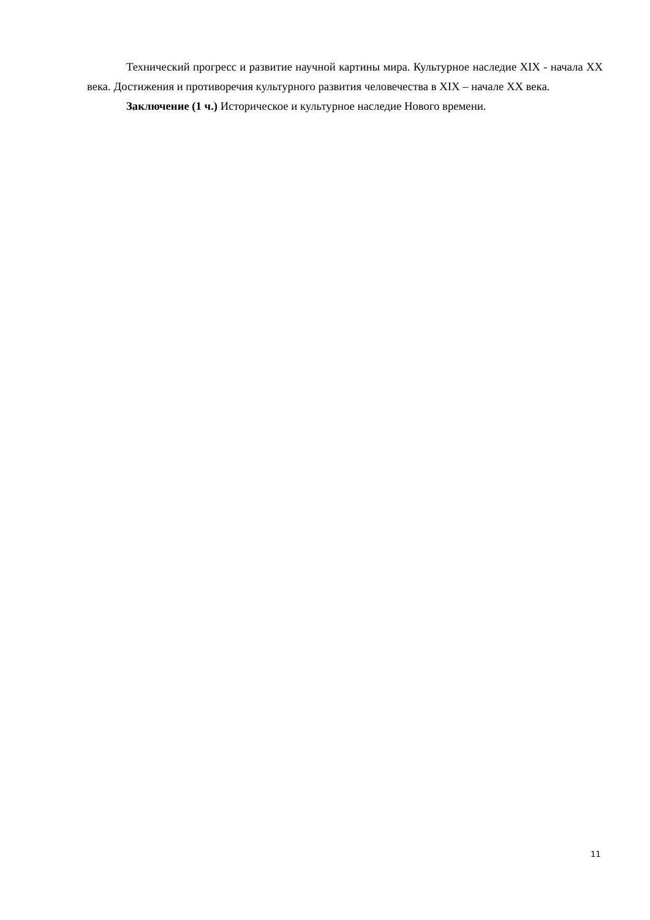Технический прогресс и развитие научной картины мира. Культурное наследие XIX - начала XX века. Достижения и противоречия культурного развития человечества в XIX – начале XX века.
Заключение (1 ч.) Историческое и культурное наследие Нового времени.
11